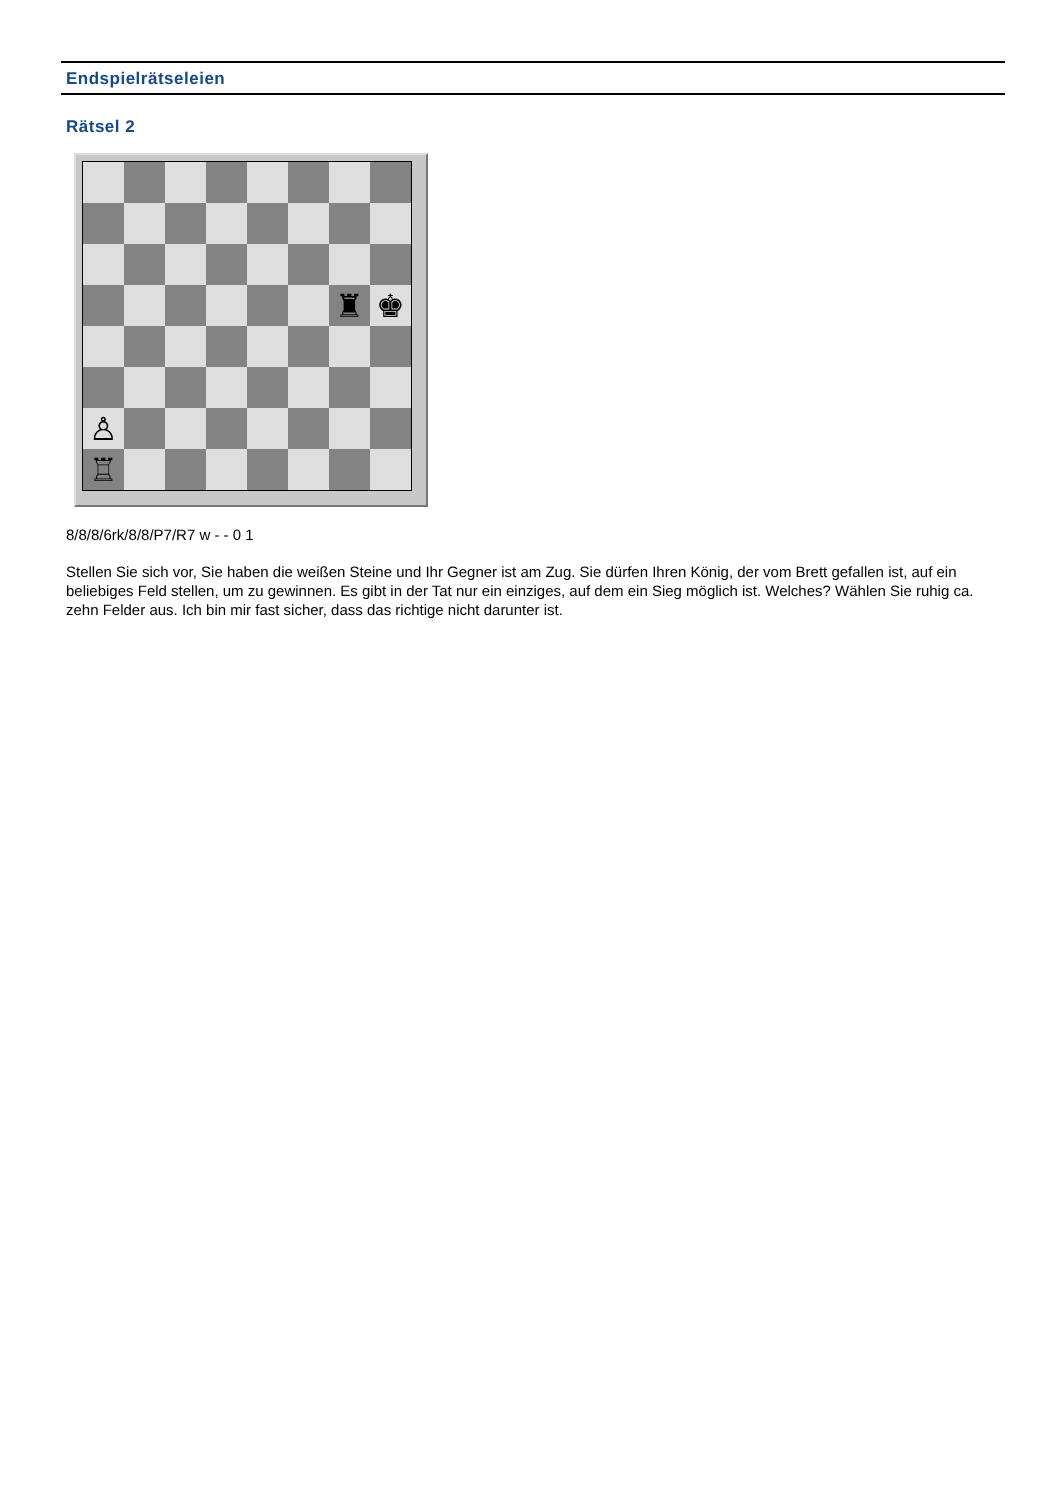Endspielrätseleien
Rätsel 2
♜
♚
♙
♖
8/8/8/6rk/8/8/P7/R7 w - - 0 1
Stellen Sie sich vor, Sie haben die weißen Steine und Ihr Gegner ist am Zug. Sie dürfen Ihren König, der vom Brett gefallen ist, auf ein beliebiges Feld stellen, um zu gewinnen. Es gibt in der Tat nur ein einziges, auf dem ein Sieg möglich ist. Welches? Wählen Sie ruhig ca. zehn Felder aus. Ich bin mir fast sicher, dass das richtige nicht darunter ist.